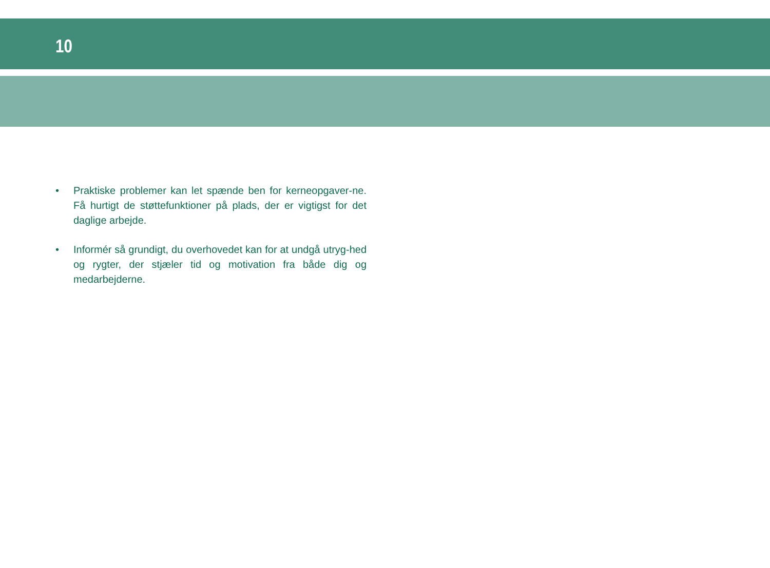10
• Praktiske problemer kan let spænde ben for kerneopgaver-ne. Få hurtigt de støttefunktioner på plads, der er vigtigst for det daglige arbejde.
• Informér så grundigt, du overhovedet kan for at undgå utryg-hed og rygter, der stjæler tid og motivation fra både dig og medarbejderne.